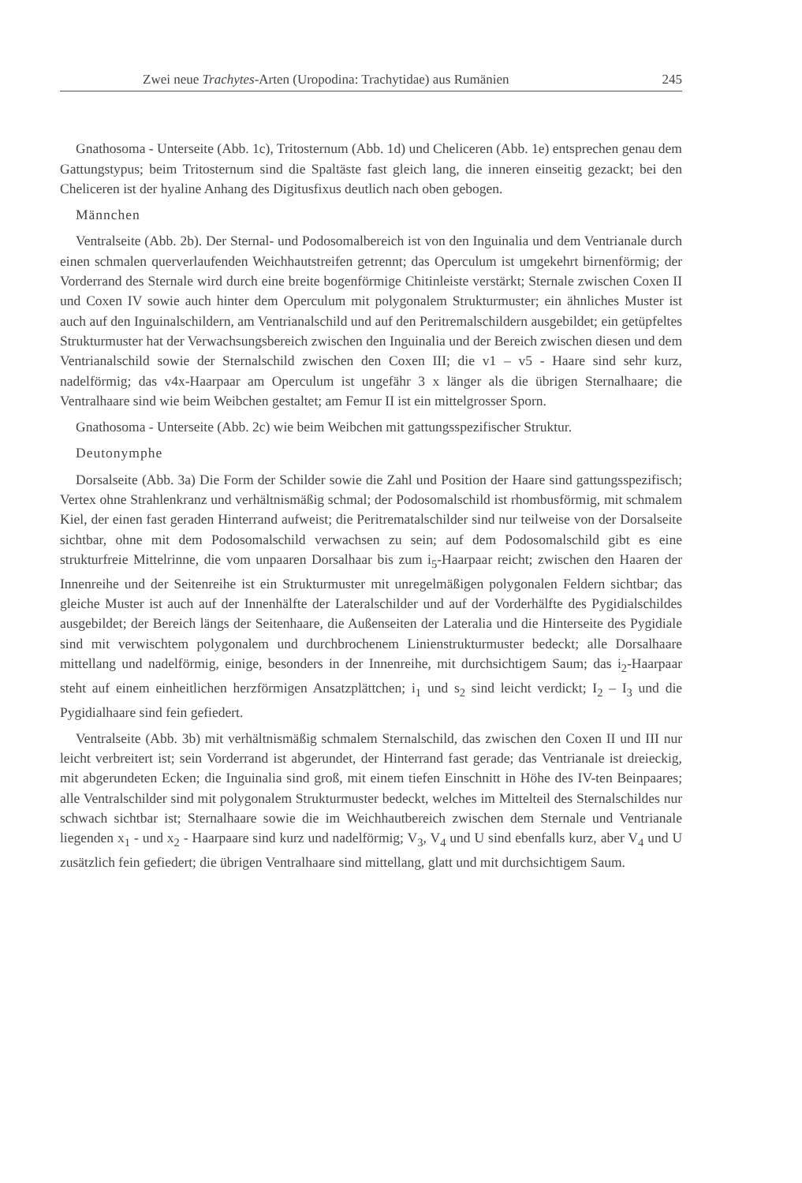Zwei neue Trachytes-Arten (Uropodina: Trachytidae) aus Rumänien 245
Gnathosoma - Unterseite (Abb. 1c), Tritosternum (Abb. 1d) und Cheliceren (Abb. 1e) entsprechen genau dem Gattungstypus; beim Tritosternum sind die Spaltäste fast gleich lang, die inneren einseitig gezackt; bei den Cheliceren ist der hyaline Anhang des Digitusfixus deutlich nach oben gebogen.
Männchen
Ventralseite (Abb. 2b). Der Sternal- und Podosomalbereich ist von den Inguinalia und dem Ventrianale durch einen schmalen querverlaufenden Weichhautstreifen getrennt; das Operculum ist umgekehrt birnenförmig; der Vorderrand des Sternale wird durch eine breite bogenförmige Chitinleiste verstärkt; Sternale zwischen Coxen II und Coxen IV sowie auch hinter dem Operculum mit polygonalem Strukturmuster; ein ähnliches Muster ist auch auf den Inguinalschildern, am Ventrianalschild und auf den Peritremalschildern ausgebildet; ein getüpfeltes Strukturmuster hat der Verwachsungsbereich zwischen den Inguinalia und der Bereich zwischen diesen und dem Ventrianalschild sowie der Sternalschild zwischen den Coxen III; die v1 – v5 - Haare sind sehr kurz, nadelförmig; das v4x-Haarpaar am Operculum ist ungefähr 3 x länger als die übrigen Sternalhaare; die Ventralhaare sind wie beim Weibchen gestaltet; am Femur II ist ein mittelgrosser Sporn.
Gnathosoma - Unterseite (Abb. 2c) wie beim Weibchen mit gattungsspezifischer Struktur.
Deutonymphe
Dorsalseite (Abb. 3a) Die Form der Schilder sowie die Zahl und Position der Haare sind gattungsspezifisch; Vertex ohne Strahlenkranz und verhältnismäßig schmal; der Podosomalschild ist rhombusförmig, mit schmalem Kiel, der einen fast geraden Hinterrand aufweist; die Peritrematalschilder sind nur teilweise von der Dorsalseite sichtbar, ohne mit dem Podosomalschild verwachsen zu sein; auf dem Podosomalschild gibt es eine strukturfreie Mittelrinne, die vom unpaaren Dorsalhaar bis zum i<sub>5</sub>-Haarpaar reicht; zwischen den Haaren der Innenreihe und der Seitenreihe ist ein Strukturmuster mit unregelmäßigen polygonalen Feldern sichtbar; das gleiche Muster ist auch auf der Innenhälfte der Lateralschilder und auf der Vorderhälfte des Pygidialschildes ausgebildet; der Bereich längs der Seitenhaare, die Außenseiten der Lateralia und die Hinterseite des Pygidiale sind mit verwischtem polygonalem und durchbrochenem Linienstrukturmuster bedeckt; alle Dorsalhaare mittellang und nadelförmig, einige, besonders in der Innenreihe, mit durchsichtigem Saum; das i<sub>2</sub>-Haarpaar steht auf einem einheitlichen herzförmigen Ansatzplättchen; i<sub>1</sub> und s<sub>2</sub> sind leicht verdickt; I<sub>2</sub> – I<sub>3</sub> und die Pygidialhaare sind fein gefiedert.
Ventralseite (Abb. 3b) mit verhältnismäßig schmalem Sternalschild, das zwischen den Coxen II und III nur leicht verbreitert ist; sein Vorderrand ist abgerundet, der Hinterrand fast gerade; das Ventrianale ist dreieckig, mit abgerundeten Ecken; die Inguinalia sind groß, mit einem tiefen Einschnitt in Höhe des IV-ten Beinpaares; alle Ventralschilder sind mit polygonalem Strukturmuster bedeckt, welches im Mittelteil des Sternalschildes nur schwach sichtbar ist; Sternalhaare sowie die im Weichhautbereich zwischen dem Sternale und Ventrianale liegenden x<sub>1</sub> - und x<sub>2</sub> - Haarpaare sind kurz und nadelförmig; V<sub>3</sub>, V<sub>4</sub> und U sind ebenfalls kurz, aber V<sub>4</sub> und U zusätzlich fein gefiedert; die übrigen Ventralhaare sind mittellang, glatt und mit durchsichtigem Saum.